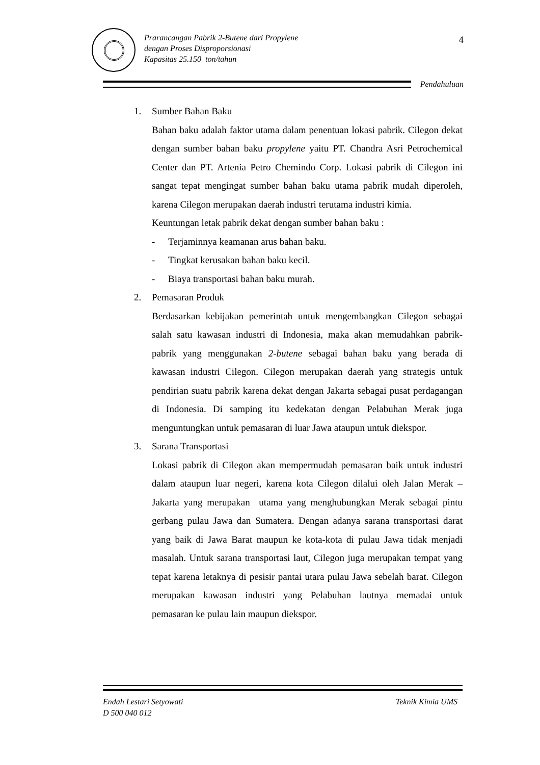Prarancangan Pabrik 2-Butene dari Propylene
dengan Proses Disproporsionasi
Kapasitas 25.150 ton/tahun
4
Pendahuluan
1. Sumber Bahan Baku
Bahan baku adalah faktor utama dalam penentuan lokasi pabrik. Cilegon dekat dengan sumber bahan baku propylene yaitu PT. Chandra Asri Petrochemical Center dan PT. Artenia Petro Chemindo Corp. Lokasi pabrik di Cilegon ini sangat tepat mengingat sumber bahan baku utama pabrik mudah diperoleh, karena Cilegon merupakan daerah industri terutama industri kimia.
Keuntungan letak pabrik dekat dengan sumber bahan baku :
- Terjaminnya keamanan arus bahan baku.
- Tingkat kerusakan bahan baku kecil.
- Biaya transportasi bahan baku murah.
2. Pemasaran Produk
Berdasarkan kebijakan pemerintah untuk mengembangkan Cilegon sebagai salah satu kawasan industri di Indonesia, maka akan memudahkan pabrik-pabrik yang menggunakan 2-butene sebagai bahan baku yang berada di kawasan industri Cilegon. Cilegon merupakan daerah yang strategis untuk pendirian suatu pabrik karena dekat dengan Jakarta sebagai pusat perdagangan di Indonesia. Di samping itu kedekatan dengan Pelabuhan Merak juga menguntungkan untuk pemasaran di luar Jawa ataupun untuk diekspor.
3. Sarana Transportasi
Lokasi pabrik di Cilegon akan mempermudah pemasaran baik untuk industri dalam ataupun luar negeri, karena kota Cilegon dilalui oleh Jalan Merak – Jakarta yang merupakan utama yang menghubungkan Merak sebagai pintu gerbang pulau Jawa dan Sumatera. Dengan adanya sarana transportasi darat yang baik di Jawa Barat maupun ke kota-kota di pulau Jawa tidak menjadi masalah. Untuk sarana transportasi laut, Cilegon juga merupakan tempat yang tepat karena letaknya di pesisir pantai utara pulau Jawa sebelah barat. Cilegon merupakan kawasan industri yang Pelabuhan lautnya memadai untuk pemasaran ke pulau lain maupun diekspor.
Endah Lestari Setyowati
D 500 040 012
Teknik Kimia UMS